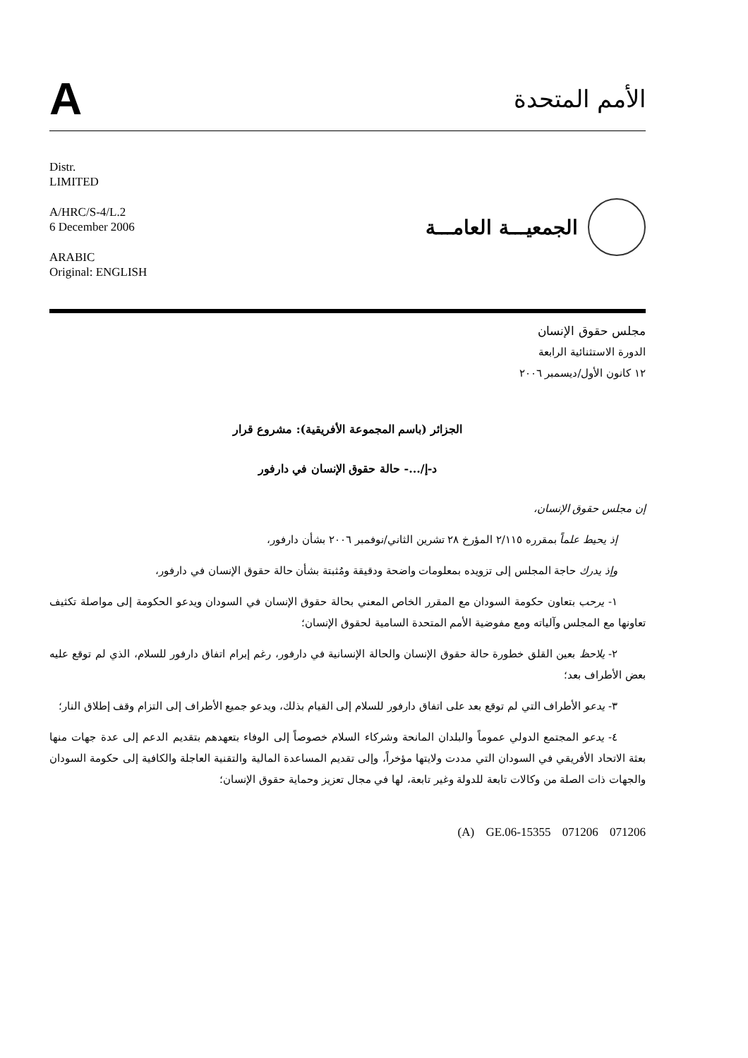A
الأمم المتحدة
Distr.
LIMITED
A/HRC/S-4/L.2
6 December 2006
ARABIC
Original: ENGLISH
الجمعيـــة العامـــة
مجلس حقوق الإنسان
الدورة الاستثنائية الرابعة
١٢ كانون الأول/ديسمبر ٢٠٠٦
الجزائر (باسم المجموعة الأفريقية): مشروع قرار
د-إ/...- حالة حقوق الإنسان في دارفور
إن مجلس حقوق الإنسان،
إذ يحيط علماً بمقرره ٢/١١٥ المؤرخ ٢٨ تشرين الثاني/نوفمبر ٢٠٠٦ بشأن دارفور،
وإذ يدرك حاجة المجلس إلى تزويده بمعلومات واضحة ودقيقة ومُثبتة بشأن حالة حقوق الإنسان في دارفور،
١- يرحب بتعاون حكومة السودان مع المقرر الخاص المعني بحالة حقوق الإنسان في السودان ويدعو الحكومة إلى مواصلة تكثيف تعاونها مع المجلس وآلياته ومع مفوضية الأمم المتحدة السامية لحقوق الإنسان؛
٢- يلاحظ بعين القلق خطورة حالة حقوق الإنسان والحالة الإنسانية في دارفور، رغم إبرام اتفاق دارفور للسلام، الذي لم توقع عليه بعض الأطراف بعد؛
٣- يدعو الأطراف التي لم توقع بعد على اتفاق دارفور للسلام إلى القيام بذلك، ويدعو جميع الأطراف إلى التزام وقف إطلاق النار؛
٤- يدعو المجتمع الدولي عموماً والبلدان المانحة وشركاء السلام خصوصاً إلى الوفاء بتعهدهم بتقديم الدعم إلى عدة جهات منها بعثة الاتحاد الأفريقي في السودان التي مددت ولايتها مؤخراً، وإلى تقديم المساعدة المالية والتقنية العاجلة والكافية إلى حكومة السودان والجهات ذات الصلة من وكالات تابعة للدولة وغير تابعة، لها في مجال تعزيز وحماية حقوق الإنسان؛
(A) GE.06-15355 071206 071206